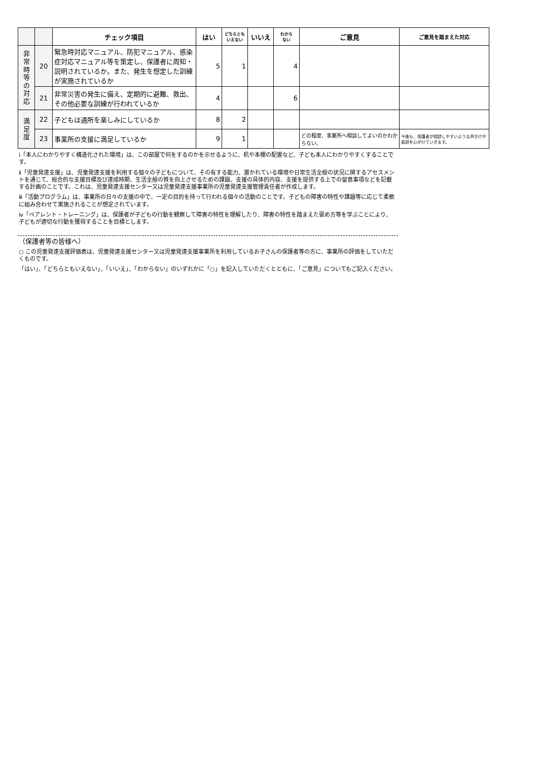| | | チェック項目 | はい | どちらとも いえない | いいえ | わから ない | ご意見 | ご意見を踏まえた対応 |
| --- | --- | --- | --- | --- | --- | --- | --- | --- |
| 非 常 時 等 の 対 応 | 20 | 緊急時対応マニュアル、防犯マニュアル、感染症対応マニュアル等を策定し、保護者に周知・説明されているか。また、発生を想定した訓練が実施されているか | 5 | 1 | | 4 | | |
| | 21 | 非常災害の発生に備え、定期的に避難、救出、その他必要な訓練が行われているか | 4 | | | 6 | | |
| 満 足 度 | 22 | 子どもは通所を楽しみにしているか | 8 | 2 | | | | |
| | 23 | 事業所の支援に満足しているか | 9 | 1 | | | どの程度、事業所へ相談してよいのかわからない。 | 今後も、保護者が相談しやすいような声かけや面談を心がけていきます。 |
ⅰ「本人にわかりやすく構造化された環境」は、この部屋で何をするのかを示せるように、机や本棚の配置など、子ども本人にわかりやすくすることです。
ⅱ「児童発達支援」は、児童発達支援を利用する個々の子どもについて、その有する能力、置かれている環境や日常生活全般の状況に関するアセスメントを通じて、総合的な支援目標及び達成時期、生活全般の質を向上させるための課題、支援の具体的内容、支援を提供する上での留意事項などを記載する計画のことです。これは、児童発達支援センター又は児童発達支援事業所の児童発達支援管理責任者が作成します。
ⅲ「活動プログラム」は、事業所の日々の支援の中で、一定の目的を持って行われる個々の活動のことです。子どもの障害の特性や課題等に応じて柔軟に組み合わせて実施されることが想定されています。
ⅳ「ペアレント・トレーニング」は、保護者が子どもの行動を観察して障害の特性を理解したり、障害の特性を踏まえた褒め方等を学ぶことにより、子どもが適切な行動を獲得することを目標とします。
（保護者等の皆様へ）
○ この児童発達支援評価表は、児童発達支援センター又は児童発達支援事業所を利用しているお子さんの保護者等の方に、事業所の評価をしていただくものです。
「はい」、「どちらともいえない」、「いいえ」、「わからない」のいずれかに「○」を記入していただくとともに、「ご意見」についてもご記入ください。